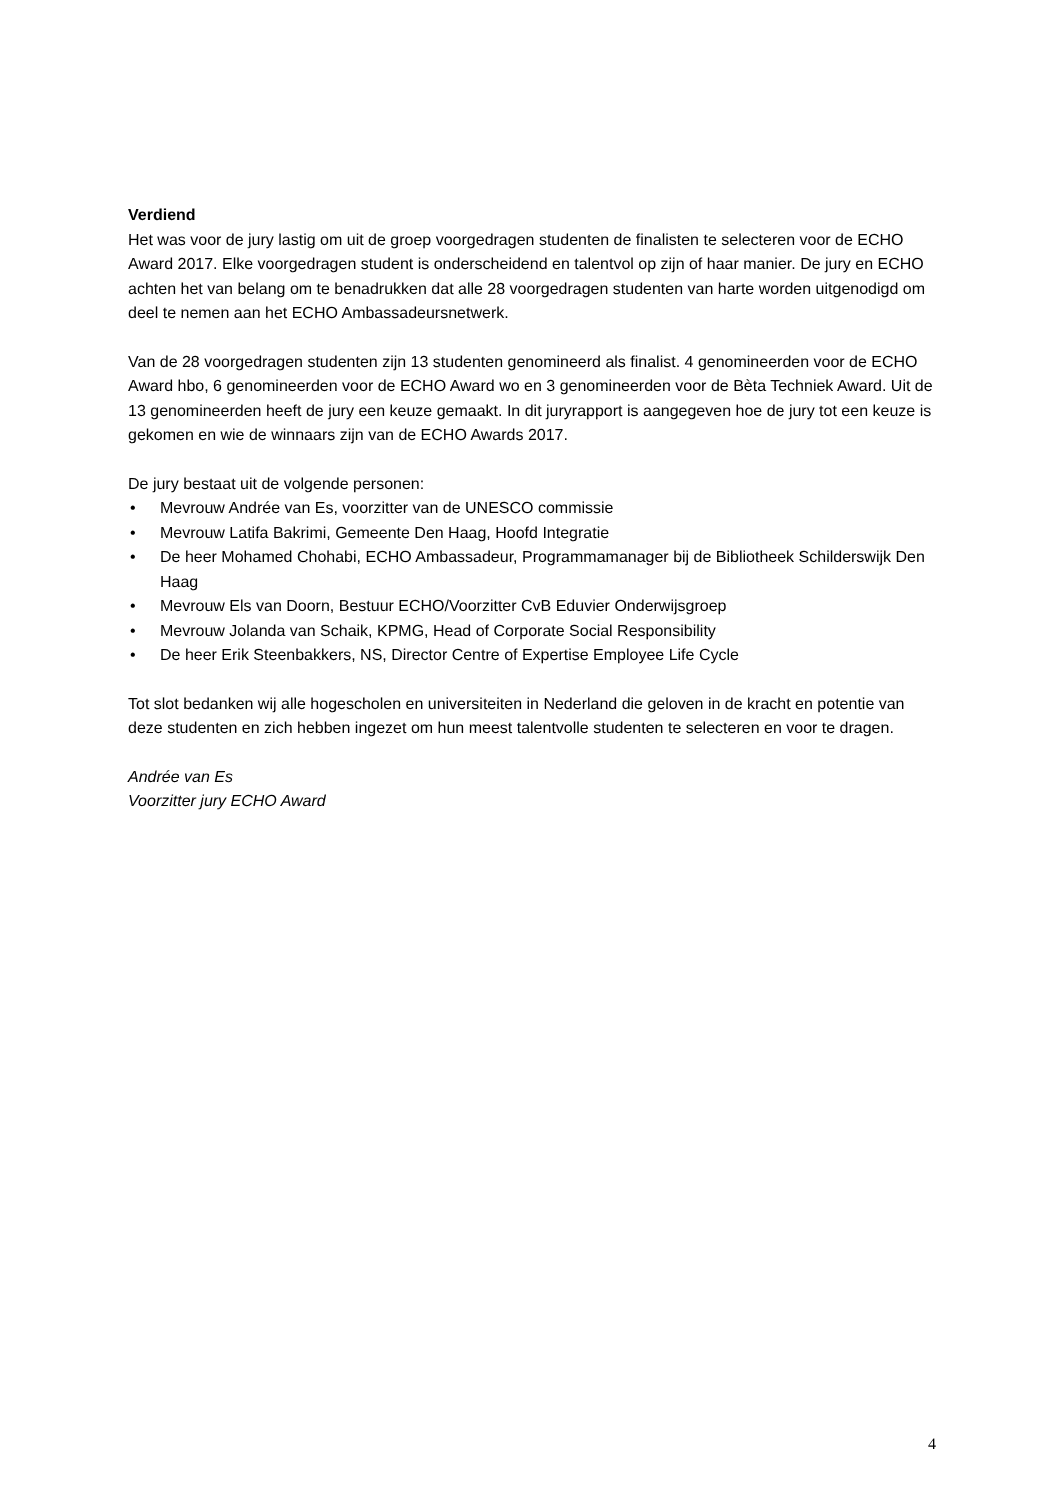Verdiend
Het was voor de jury lastig om uit de groep voorgedragen studenten de finalisten te selecteren voor de ECHO Award 2017. Elke voorgedragen student is onderscheidend en talentvol op zijn of haar manier. De jury en ECHO achten het van belang om te benadrukken dat alle 28 voorgedragen studenten van harte worden uitgenodigd om deel te nemen aan het ECHO Ambassadeursnetwerk.
Van de 28 voorgedragen studenten zijn 13 studenten genomineerd als finalist. 4 genomineerden voor de ECHO Award hbo, 6 genomineerden voor de ECHO Award wo en 3 genomineerden voor de Bèta Techniek Award. Uit de 13 genomineerden heeft de jury een keuze gemaakt. In dit juryrapport is aangegeven hoe de jury tot een keuze is gekomen en wie de winnaars zijn van de ECHO Awards 2017.
De jury bestaat uit de volgende personen:
• Mevrouw Andrée van Es, voorzitter van de UNESCO commissie
• Mevrouw Latifa Bakrimi, Gemeente Den Haag, Hoofd Integratie
• De heer Mohamed Chohabi, ECHO Ambassadeur, Programmamanager bij de Bibliotheek Schilderswijk Den Haag
• Mevrouw Els van Doorn, Bestuur ECHO/Voorzitter CvB Eduvier Onderwijsgroep
• Mevrouw Jolanda van Schaik, KPMG, Head of Corporate Social Responsibility
• De heer Erik Steenbakkers, NS, Director Centre of Expertise Employee Life Cycle
Tot slot bedanken wij alle hogescholen en universiteiten in Nederland die geloven in de kracht en potentie van deze studenten en zich hebben ingezet om hun meest talentvolle studenten te selecteren en voor te dragen.
Andrée van Es
Voorzitter jury ECHO Award
4